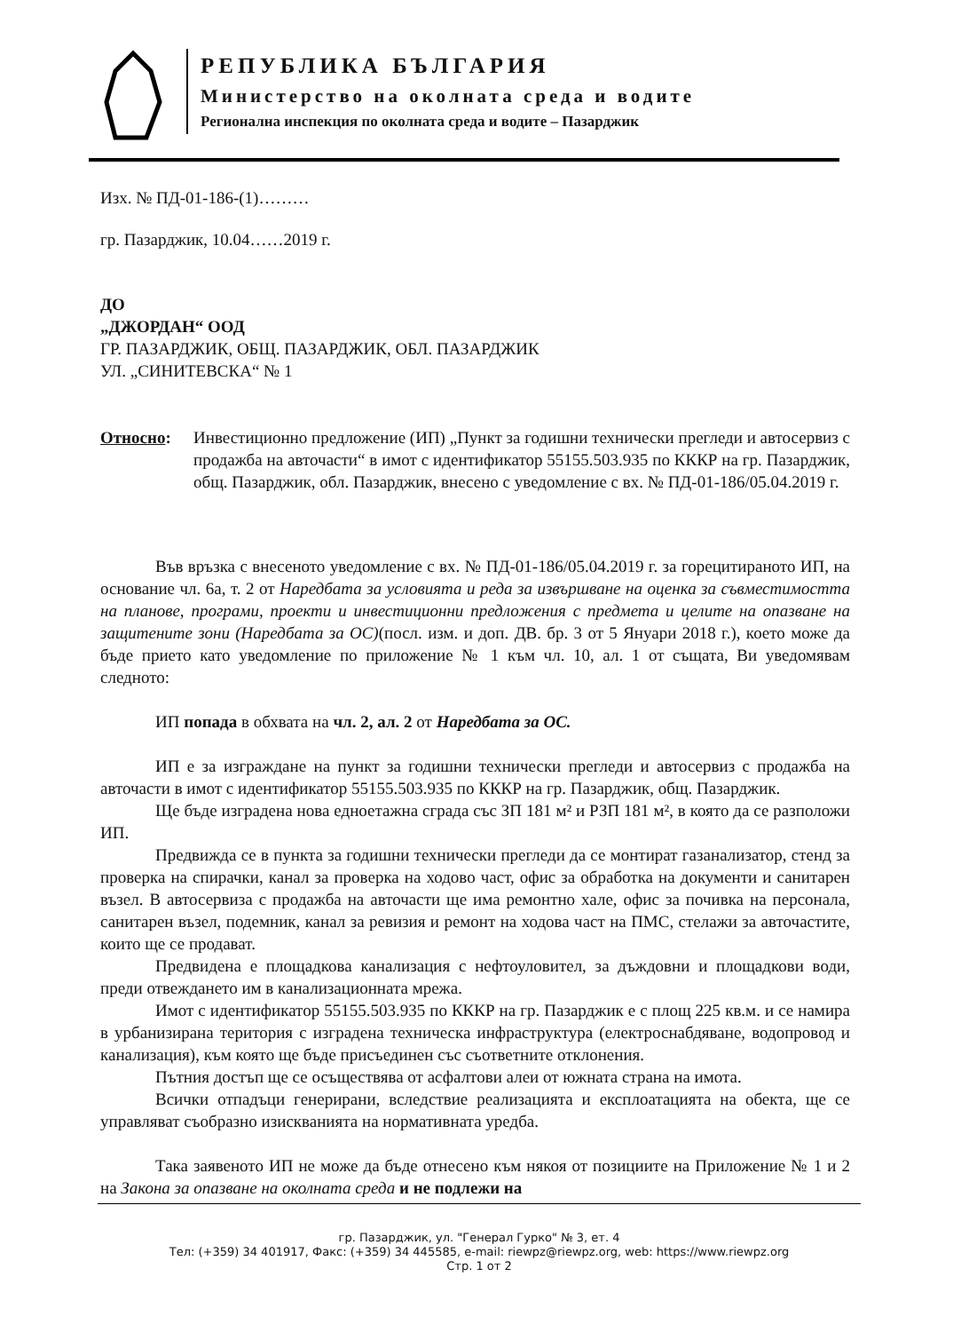РЕПУБЛИКА БЪЛГАРИЯ
Министерство на околната среда и водите
Регионална инспекция по околната среда и водите – Пазарджик
Изх. № ПД-01-186-(1)………
гр. Пазарджик, 10.04……2019 г.
ДО
„ДЖОРДАН“ ООД
ГР. ПАЗАРДЖИК, ОБЩ. ПАЗАРДЖИК, ОБЛ. ПАЗАРДЖИК
УЛ. „СИНИТЕВСКА“ № 1
Относно: Инвестиционно предложение (ИП) „Пункт за годишни технически прегледи и автосервиз с продажба на авточасти“ в имот с идентификатор 55155.503.935 по КККР на гр. Пазарджик, общ. Пазарджик, обл. Пазарджик, внесено с уведомление с вх. № ПД-01-186/05.04.2019 г.
Във връзка с внесеното уведомление с вх. № ПД-01-186/05.04.2019 г. за горецитираното ИП, на основание чл. 6а, т. 2 от Наредбата за условията и реда за извършване на оценка за съвместимостта на планове, програми, проекти и инвестиционни предложения с предмета и целите на опазване на защитените зони (Наредбата за ОС)(посл. изм. и доп. ДВ. бр. 3 от 5 Януари 2018 г.), което може да бъде прието като уведомление по приложение № 1 към чл. 10, ал. 1 от същата, Ви уведомявам следното:
ИП попада в обхвата на чл. 2, ал. 2 от Наредбата за ОС.
ИП е за изграждане на пункт за годишни технически прегледи и автосервиз с продажба на авточасти в имот с идентификатор 55155.503.935 по КККР на гр. Пазарджик, общ. Пазарджик.
Ще бъде изградена нова едноетажна сграда със ЗП 181 м² и РЗП 181 м², в която да се разположи ИП.
Предвижда се в пункта за годишни технически прегледи да се монтират газанализатор, стенд за проверка на спирачки, канал за проверка на ходово част, офис за обработка на документи и санитарен възел. В автосервиза с продажба на авточасти ще има ремонтно хале, офис за почивка на персонала, санитарен възел, подемник, канал за ревизия и ремонт на ходова част на ПМС, стелажи за авточастите, които ще се продават.
Предвидена е площадкова канализация с нефтоуловител, за дъждовни и площадкови води, преди отвеждането им в канализационната мрежа.
Имот с идентификатор 55155.503.935 по КККР на гр. Пазарджик е с площ 225 кв.м. и се намира в урбанизирана територия с изградена техническа инфраструктура (електроснабдяване, водопровод и канализация), към която ще бъде присъединен със съответните отклонения.
Пътния достъп ще се осъществява от асфалтови алеи от южната страна на имота.
Всички отпадъци генерирани, вследствие реализацията и експлоатацията на обекта, ще се управляват съобразно изискванията на нормативната уредба.
Така заявеното ИП не може да бъде отнесено към някоя от позициите на Приложение № 1 и 2 на Закона за опазване на околната среда и не подлежи на
гр. Пазарджик, ул. "Генерал Гурко" № 3, ет. 4
Тел: (+359) 34 401917, Факс: (+359) 34 445585, e-mail: riewpz@riewpz.org, web: https://www.riewpz.org
Стр. 1 от 2